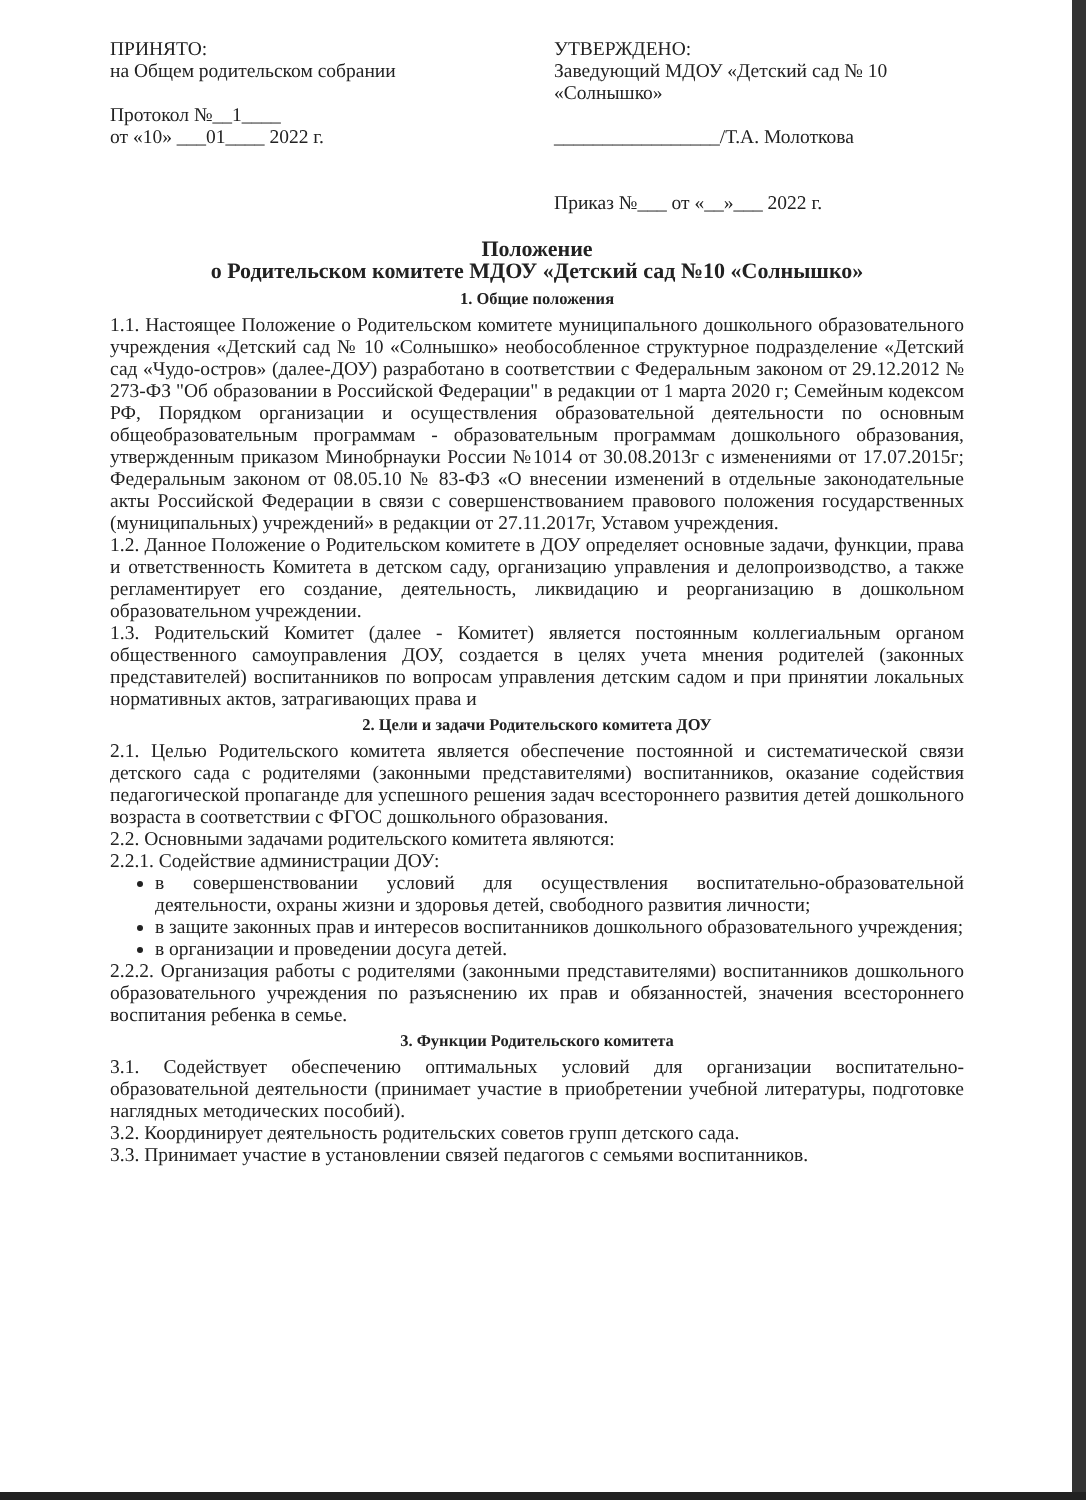ПРИНЯТО:
на Общем родительском собрании
Протокол №__1____
от «10» ___01____ 2022 г.
УТВЕРЖДЕНО:
Заведующий МДОУ «Детский сад № 10
«Солнышко»
_________________/Т.А. Молоткова
Приказ №___ от «__»___ 2022 г.
Положение
о Родительском комитете МДОУ «Детский сад №10 «Солнышко»
1. Общие положения
1.1. Настоящее Положение о Родительском комитете муниципального дошкольного образовательного учреждения «Детский сад № 10 «Солнышко» необособленное структурное подразделение «Детский сад «Чудо-остров» (далее-ДОУ) разработано в соответствии с Федеральным законом от 29.12.2012 № 273-ФЗ "Об образовании в Российской Федерации" в редакции от 1 марта 2020 г; Семейным кодексом РФ, Порядком организации и осуществления образовательной деятельности по основным общеобразовательным программам - образовательным программам дошкольного образования, утвержденным приказом Минобрнауки России №1014 от 30.08.2013г с изменениями от 17.07.2015г; Федеральным законом от 08.05.10 № 83-ФЗ «О внесении изменений в отдельные законодательные акты Российской Федерации в связи с совершенствованием правового положения государственных (муниципальных) учреждений» в редакции от 27.11.2017г, Уставом учреждения.
1.2. Данное Положение о Родительском комитете в ДОУ определяет основные задачи, функции, права и ответственность Комитета в детском саду, организацию управления и делопроизводство, а также регламентирует его создание, деятельность, ликвидацию и реорганизацию в дошкольном образовательном учреждении.
1.3. Родительский Комитет (далее - Комитет) является постоянным коллегиальным органом общественного самоуправления ДОУ, создается в целях учета мнения родителей (законных представителей) воспитанников по вопросам управления детским садом и при принятии локальных нормативных актов, затрагивающих права и
2. Цели и задачи Родительского комитета ДОУ
2.1. Целью Родительского комитета является обеспечение постоянной и систематической связи детского сада с родителями (законными представителями) воспитанников, оказание содействия педагогической пропаганде для успешного решения задач всестороннего развития детей дошкольного возраста в соответствии с ФГОС дошкольного образования.
2.2. Основными задачами родительского комитета являются:
2.2.1. Содействие администрации ДОУ:
в совершенствовании условий для осуществления воспитательно-образовательной деятельности, охраны жизни и здоровья детей, свободного развития личности;
в защите законных прав и интересов воспитанников дошкольного образовательного учреждения;
в организации и проведении досуга детей.
2.2.2. Организация работы с родителями (законными представителями) воспитанников дошкольного образовательного учреждения по разъяснению их прав и обязанностей, значения всестороннего воспитания ребенка в семье.
3. Функции Родительского комитета
3.1. Содействует обеспечению оптимальных условий для организации воспитательно-образовательной деятельности (принимает участие в приобретении учебной литературы, подготовке наглядных методических пособий).
3.2. Координирует деятельность родительских советов групп детского сада.
3.3. Принимает участие в установлении связей педагогов с семьями воспитанников.